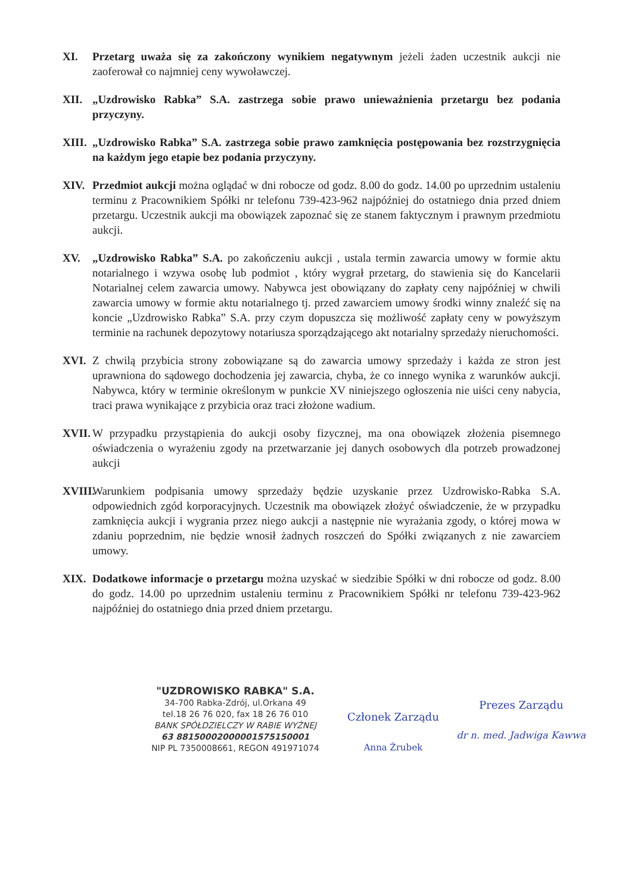XI. Przetarg uważa się za zakończony wynikiem negatywnym jeżeli żaden uczestnik aukcji nie zaoferował co najmniej ceny wywoławczej.
XII. „Uzdrowisko Rabka” S.A. zastrzega sobie prawo unieważnienia przetargu bez podania przyczyny.
XIII.
„Uzdrowisko Rabka” S.A. zastrzega sobie prawo zamknięcia postępowania bez rozstrzygnięcia na każdym jego etapie bez podania przyczyny.
XIV. Przedmiot aukcji można oglądać w dni robocze od godz. 8.00 do godz. 14.00 po uprzednim ustaleniu terminu z Pracownikiem Spółki nr telefonu 739-423-962 najpóźniej do ostatniego dnia przed dniem przetargu. Uczestnik aukcji ma obowiązek zapoznać się ze stanem faktycznym i prawnym przedmiotu aukcji.
XV. „Uzdrowisko Rabka” S.A. po zakończeniu aukcji , ustala termin zawarcia umowy w formie aktu notarialnego i wzywa osobę lub podmiot , który wygrał przetarg, do stawienia się do Kancelarii Notarialnej celem zawarcia umowy. Nabywca jest obowiązany do zapłaty ceny najpóźniej w chwili zawarcia umowy w formie aktu notarialnego tj. przed zawarciem umowy środki winny znaleźć się na koncie „Uzdrowisko Rabka” S.A. przy czym dopuszcza się możliwość zapłaty ceny w powyższym terminie na rachunek depozytowy notariusza sporządzającego akt notarialny sprzedaży nieruchomości.
XVI. Z chwilą przybicia strony zobowiązane są do zawarcia umowy sprzedaży i każda ze stron jest uprawniona do sądowego dochodzenia jej zawarcia, chyba, że co innego wynika z warunków aukcji. Nabywca, który w terminie określonym w punkcie XV niniejszego ogłoszenia nie uiści ceny nabycia, traci prawa wynikające z przybicia oraz traci złożone wadium.
XVII.
W przypadku przystąpienia do aukcji osoby fizycznej, ma ona obowiązek złożenia pisemnego oświadczenia o wyrażeniu zgody na przetwarzanie jej danych osobowych dla potrzeb prowadzonej aukcji
XVIII.
Warunkiem podpisania umowy sprzedaży będzie uzyskanie przez Uzdrowisko-Rabka S.A. odpowiednich zgód korporacyjnych. Uczestnik ma obowiązek złożyć oświadczenie, że w przypadku zamknięcia aukcji i wygrania przez niego aukcji a następnie nie wyrażania zgody, o której mowa w zdaniu poprzednim, nie będzie wnosił żadnych roszczeń do Spółki związanych z nie zawarciem umowy.
XIX. Dodatkowe informacje o przetargu można uzyskać w siedzibie Spółki w dni robocze od godz. 8.00 do godz. 14.00 po uprzednim ustaleniu terminu z Pracownikiem Spółki nr telefonu 739-423-962 najpóźniej do ostatniego dnia przed dniem przetargu.
"UZDROWISKO RABKA" S.A.
34-700 Rabka-Zdrój, ul.Orkana 49
tel.18 26 76 020, fax 18 26 76 010
BANK SPÓŁDZIELCZY W RABIE WYŻNEJ
63 88150002000001575150001
NIP PL 7350008661, REGON 491971074
Członek Zarządu
Anna Żrubek
Prezes Zarządu
dr n. med. Jadwiga Kawwa